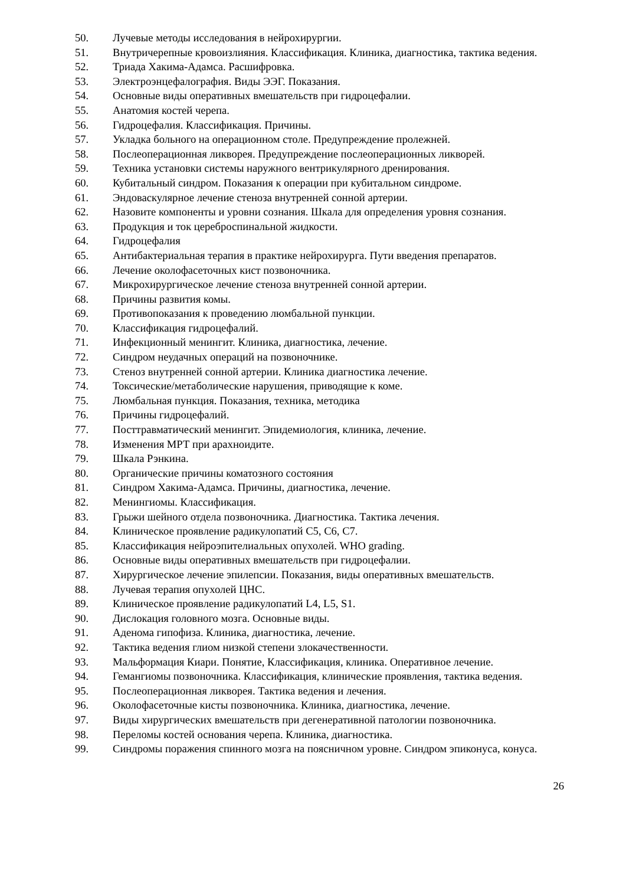50. Лучевые методы исследования в нейрохирургии.
51. Внутричерепные кровоизлияния. Классификация. Клиника, диагностика, тактика ведения.
52. Триада Хакима-Адамса. Расшифровка.
53. Электроэнцефалография. Виды ЭЭГ. Показания.
54. Основные виды оперативных вмешательств при гидроцефалии.
55. Анатомия костей черепа.
56. Гидроцефалия. Классификация. Причины.
57. Укладка больного на операционном столе. Предупреждение пролежней.
58. Послеоперационная ликворея. Предупреждение послеоперационных ликворей.
59. Техника установки системы наружного вентрикулярного дренирования.
60. Кубитальный синдром. Показания к операции при кубитальном синдроме.
61. Эндоваскулярное лечение стеноза внутренней сонной артерии.
62. Назовите компоненты и уровни сознания. Шкала для определения уровня сознания.
63. Продукция и ток цереброспинальной жидкости.
64. Гидроцефалия
65. Антибактериальная терапия в практике нейрохирурга. Пути введения препаратов.
66. Лечение околофасеточных кист позвоночника.
67. Микрохирургическое лечение стеноза внутренней сонной артерии.
68. Причины развития комы.
69. Противопоказания к проведению люмбальной пункции.
70. Классификация гидроцефалий.
71. Инфекционный менингит. Клиника, диагностика, лечение.
72. Синдром неудачных операций на позвоночнике.
73. Стеноз внутренней сонной артерии. Клиника диагностика лечение.
74. Токсические/метаболические нарушения, приводящие к коме.
75. Люмбальная пункция. Показания, техника, методика
76. Причины гидроцефалий.
77. Посттравматический менингит. Эпидемиология, клиника, лечение.
78. Изменения МРТ при арахноидите.
79. Шкала Рэнкина.
80. Органические причины коматозного состояния
81. Синдром Хакима-Адамса. Причины, диагностика, лечение.
82. Менингиомы. Классификация.
83. Грыжи шейного отдела позвоночника. Диагностика. Тактика лечения.
84. Клиническое проявление радикулопатий С5, С6, С7.
85. Классификация нейроэпителиальных опухолей. WHO grading.
86. Основные виды оперативных вмешательств при гидроцефалии.
87. Хирургическое лечение эпилепсии. Показания, виды оперативных вмешательств.
88. Лучевая терапия опухолей ЦНС.
89. Клиническое проявление радикулопатий L4, L5, S1.
90. Дислокация головного мозга. Основные виды.
91. Аденома гипофиза. Клиника, диагностика, лечение.
92. Тактика ведения глиом низкой степени злокачественности.
93. Мальформация Киари. Понятие, Классификация, клиника. Оперативное лечение.
94. Гемангиомы позвоночника. Классификация, клинические проявления, тактика ведения.
95. Послеоперационная ликворея. Тактика ведения и лечения.
96. Околофасеточные кисты позвоночника. Клиника, диагностика, лечение.
97. Виды хирургических вмешательств при дегенеративной патологии позвоночника.
98. Переломы костей основания черепа. Клиника, диагностика.
99. Синдромы поражения спинного мозга на поясничном уровне. Синдром эпиконуса, конуса.
26